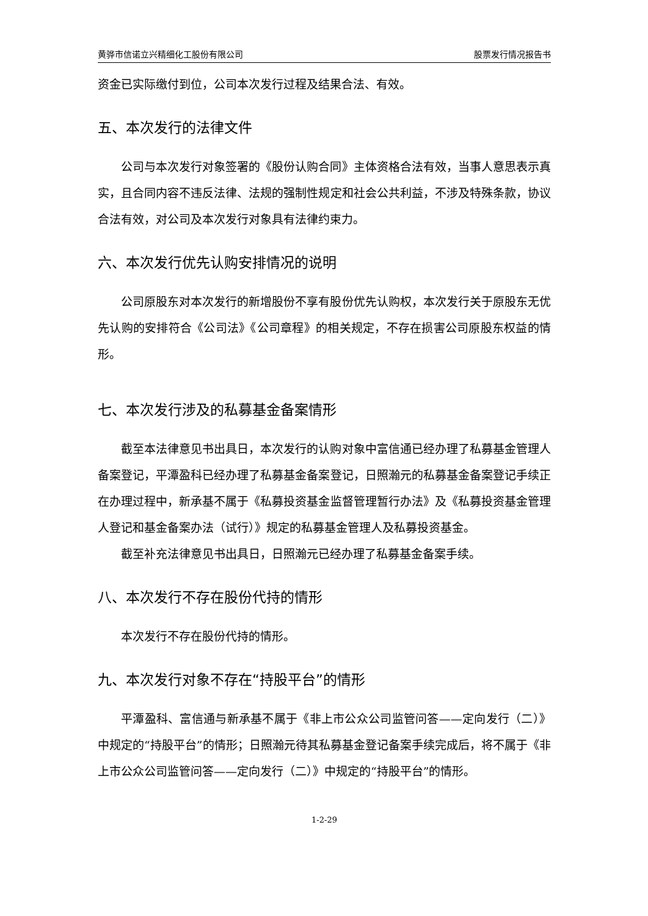黄骅市信诺立兴精细化工股份有限公司 股票发行情况报告书
资金已实际缴付到位，公司本次发行过程及结果合法、有效。
五、本次发行的法律文件
公司与本次发行对象签署的《股份认购合同》主体资格合法有效，当事人意思表示真实，且合同内容不违反法律、法规的强制性规定和社会公共利益，不涉及特殊条款，协议合法有效，对公司及本次发行对象具有法律约束力。
六、本次发行优先认购安排情况的说明
公司原股东对本次发行的新增股份不享有股份优先认购权，本次发行关于原股东无优先认购的安排符合《公司法》《公司章程》的相关规定，不存在损害公司原股东权益的情形。
七、本次发行涉及的私募基金备案情形
截至本法律意见书出具日，本次发行的认购对象中富信通已经办理了私募基金管理人备案登记，平潭盈科已经办理了私募基金备案登记，日照瀚元的私募基金备案登记手续正在办理过程中，新承基不属于《私募投资基金监督管理暂行办法》及《私募投资基金管理人登记和基金备案办法（试行）》规定的私募基金管理人及私募投资基金。
截至补充法律意见书出具日，日照瀚元已经办理了私募基金备案手续。
八、本次发行不存在股份代持的情形
本次发行不存在股份代持的情形。
九、本次发行对象不存在“持股平台”的情形
平潭盈科、富信通与新承基不属于《非上市公众公司监管问答——定向发行（二）》中规定的“持股平台”的情形；日照瀚元待其私募基金登记备案手续完成后，将不属于《非上市公众公司监管问答——定向发行（二）》中规定的“持股平台”的情形。
1-2-29